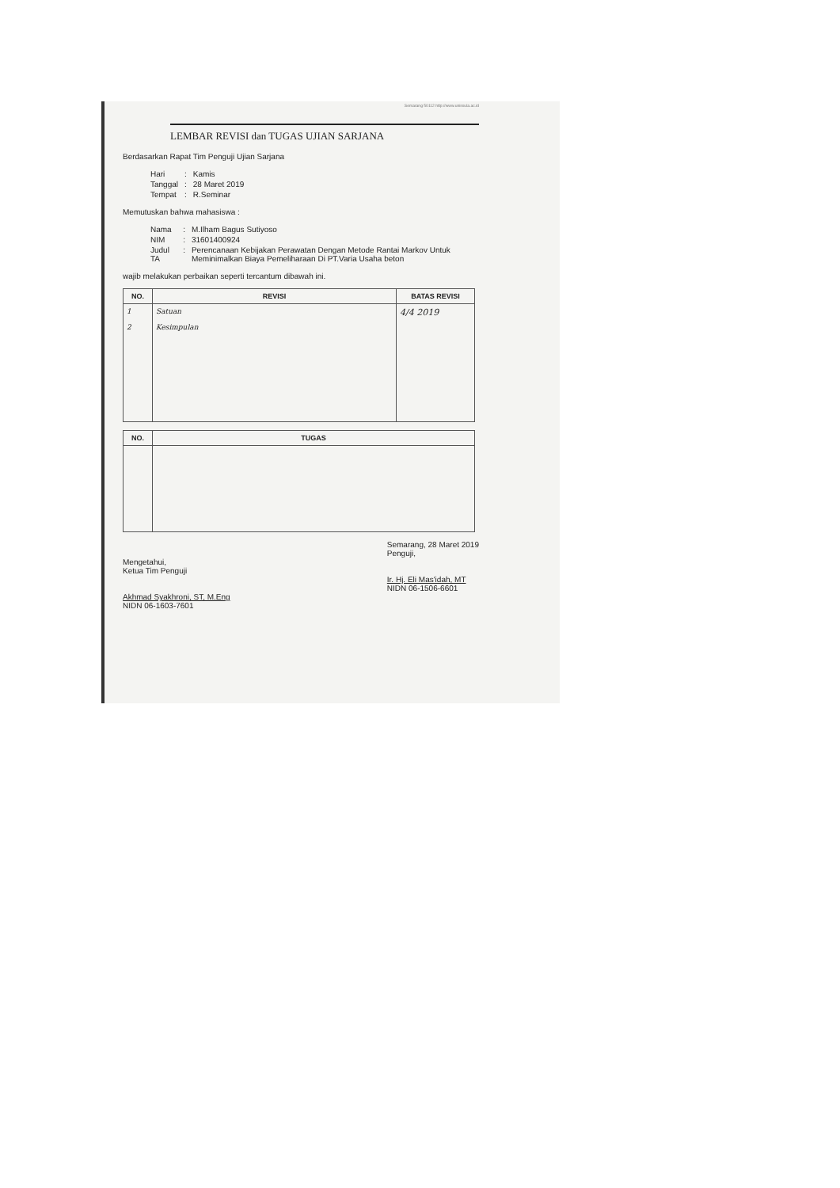Semarang 50112 http://www.unissula.ac.id
LEMBAR REVISI dan TUGAS UJIAN SARJANA
Berdasarkan Rapat Tim Penguji Ujian Sarjana
| Hari | : | Kamis |
| Tanggal | : | 28 Maret 2019 |
| Tempat | : | R.Seminar |
Memutuskan bahwa mahasiswa :
| Nama | : | M.Ilham Bagus Sutiyoso |
| NIM | : | 31601400924 |
| Judul TA | : | Perencanaan Kebijakan Perawatan Dengan Metode Rantai Markov Untuk Meminimalkan Biaya Pemeliharaan Di PT.Varia Usaha beton |
wajib melakukan perbaikan seperti tercantum dibawah ini.
| NO. | REVISI | BATAS REVISI |
| --- | --- | --- |
| 1 2 | Satuan Kesimpulan | 4/4 2019 |
| NO. | TUGAS |
| --- | --- |
Mengetahui,
Ketua Tim Penguji
Akhmad Syakhroni, ST, M.Eng
NIDN 06-1603-7601
Semarang, 28 Maret 2019
Penguji,
Ir. Hj. Eli Mas'idah, MT
NIDN 06-1506-6601